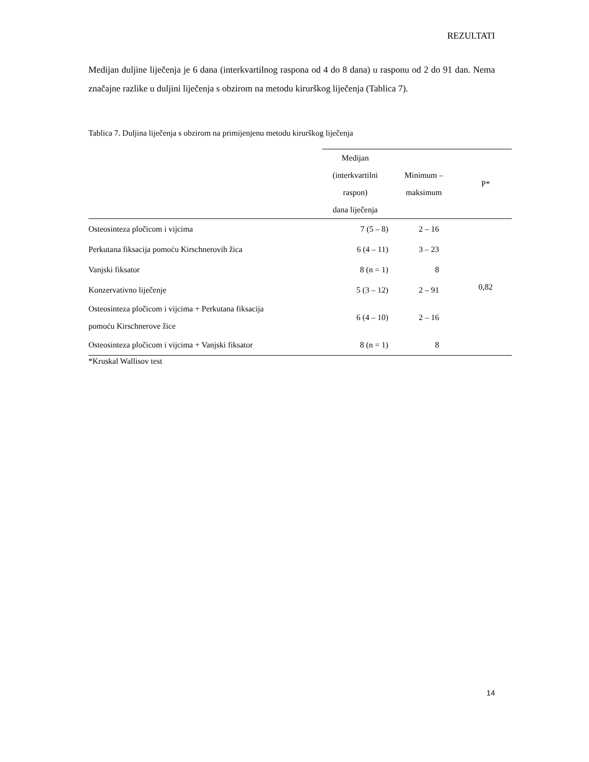REZULTATI
Medijan duljine liječenja je 6 dana (interkvartilnog raspona od 4 do 8 dana) u rasponu od 2 do 91 dan. Nema značajne razlike u duljini liječenja s obzirom na metodu kirurškog liječenja (Tablica 7).
Tablica 7. Duljina liječenja s obzirom na primijenjenu metodu kirurškog liječenja
| | Medijan (interkvartilni raspon) dana liječenja | Minimum – maksimum | P* |
| --- | --- | --- | --- |
| Osteosinteza pločicom i vijcima | 7 (5 – 8) | 2 – 16 | 0,82 |
| Perkutana fiksacija pomoću Kirschnerovih žica | 6 (4 – 11) | 3 – 23 | |
| Vanjski fiksator | 8 (n = 1) | 8 | |
| Konzervativno liječenje | 5 (3 – 12) | 2 – 91 | |
| Osteosinteza pločicom i vijcima + Perkutana fiksacija pomoću Kirschnerove žice | 6 (4 – 10) | 2 – 16 | |
| Osteosinteza pločicom i vijcima + Vanjski fiksator | 8 (n = 1) | 8 | |
*Kruskal Wallisov test
14